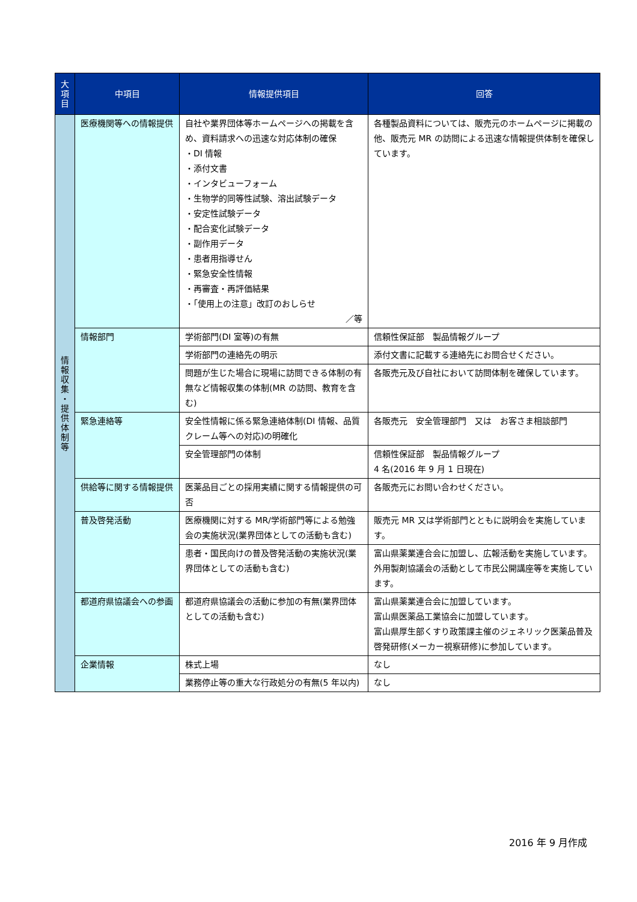| 大 項 目 | 中項目 | 情報提供項目 | 回答 |
| --- | --- | --- | --- |
| 情 報 収 集 ・ 提 供 体 制 等 | 医療機関等への情報提供 | 自社や業界団体等ホームページへの掲載を含め、資料請求への迅速な対応体制の確保 ・DI 情報 ・添付文書 ・インタビューフォーム ・生物学的同等性試験、溶出試験データ ・安定性試験データ ・配合変化試験データ ・副作用データ ・患者用指導せん ・緊急安全性情報 ・再審査・再評価結果 ・「使用上の注意」改訂のおしらせ ／等 | 各種製品資料については、販売元のホームページに掲載の他、販売元 MR の訪問による迅速な情報提供体制を確保しています。 |
| | 情報部門 | 学術部門(DI 室等)の有無 | 信頼性保証部 製品情報グループ |
| | | 学術部門の連絡先の明示 | 添付文書に記載する連絡先にお問合せください。 |
| | | 問題が生じた場合に現場に訪問できる体制の有無など情報収集の体制(MR の訪問、教育を含む) | 各販売元及び自社において訪問体制を確保しています。 |
| | 緊急連絡等 | 安全性情報に係る緊急連絡体制(DI 情報、品質クレーム等への対応)の明確化 | 各販売元 安全管理部門 又は お客さま相談部門 |
| | | 安全管理部門の体制 | 信頼性保証部 製品情報グループ 4 名(2016 年 9 月 1 日現在) |
| | 供給等に関する情報提供 | 医薬品目ごとの採用実績に関する情報提供の可否 | 各販売元にお問い合わせください。 |
| | 普及啓発活動 | 医療機関に対する MR/学術部門等による勉強会の実施状況(業界団体としての活動も含む) | 販売元 MR 又は学術部門とともに説明会を実施しています。 |
| | | 患者・国民向けの普及啓発活動の実施状況(業界団体としての活動も含む) | 富山県薬業連合会に加盟し、広報活動を実施しています。 外用製剤協議会の活動として市民公開講座等を実施しています。 |
| | 都道府県協議会への参画 | 都道府県協議会の活動に参加の有無(業界団体としての活動も含む) | 富山県薬業連合会に加盟しています。 富山県医薬品工業協会に加盟しています。 富山県厚生部くすり政策課主催のジェネリック医薬品普及啓発研修(メーカー視察研修)に参加しています。 |
| | 企業情報 | 株式上場 | なし |
| | | 業務停止等の重大な行政処分の有無(5 年以内) | なし |
2016 年 9 月作成